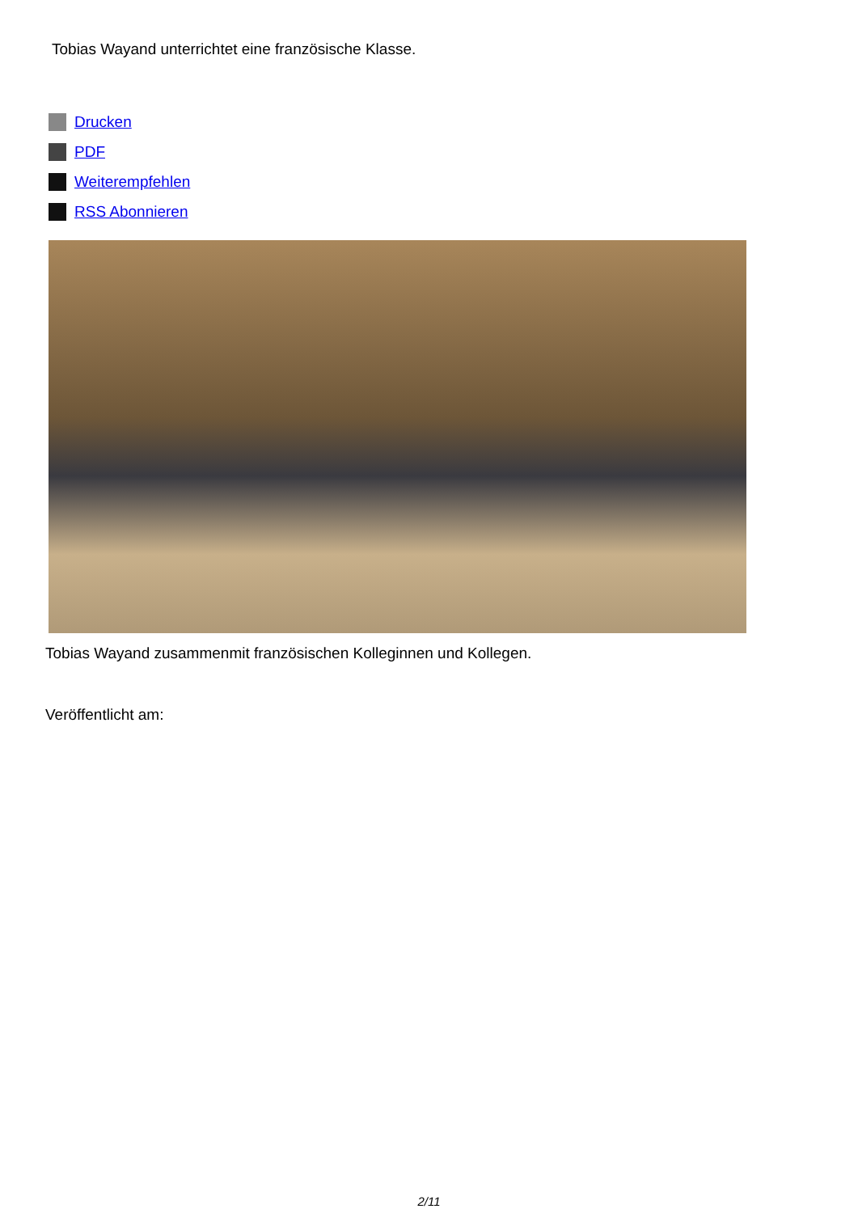Tobias Wayand unterrichtet eine französische Klasse.
Drucken
PDF
Weiterempfehlen
RSS Abonnieren
Tobias Wayand zusammenmit französischen Kolleginnen und Kollegen.
Veröffentlicht am:
2/11